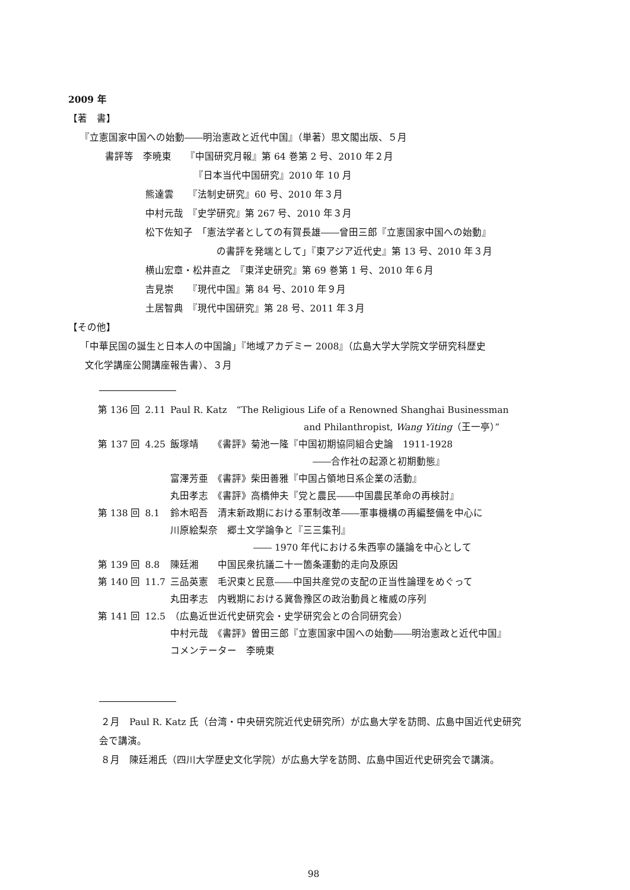2009 年
【著　書】
『立憲国家中国への始動――明治憲政と近代中国』（単著）思文閣出版、５月
書評等　李暁東　　『中国研究月報』第 64 巻第 2 号、2010 年２月
『日本当代中国研究』2010 年 10 月
熊達雲　　『法制史研究』60 号、2010 年３月
中村元哉　『史学研究』第 267 号、2010 年３月
松下佐知子　「憲法学者としての有賀長雄――曾田三郎『立憲国家中国への始動』
の書評を発端として」『東アジア近代史』第 13 号、2010 年３月
横山宏章・松井直之　『東洋史研究』第 69 巻第 1 号、2010 年６月
吉見崇　　『現代中国』第 84 号、2010 年９月
土居智典　『現代中国研究』第 28 号、2011 年３月
【その他】
「中華民国の誕生と日本人の中国論」『地域アカデミー 2008』（広島大学大学院文学研究科歴史
文化学講座公開講座報告書）、３月
| 第 136 回 | 2.11 | Paul R. Katz “The Religious Life of a Renowned Shanghai Businessman and Philanthropist, Wang Yiting （王一亭）” |
| 第 137 回 | 4.25 | 飯塚靖 《書評》菊池一隆『中国初期協同組合史論 1911-1928 ――合作社の起源と初期動態』 富澤芳亜 《書評》柴田善雅『中国占領地日系企業の活動』 丸田孝志 《書評》高橋伸夫『党と農民――中国農民革命の再検討』 |
| 第 138 回 | 8.1 | 鈴木昭吾 清末新政期における軍制改革――軍事機構の再編整備を中心に 川原絵梨奈 郷土文学論争と『三三集刊』 ―― 1970 年代における朱西寧の議論を中心として |
| 第 139 回 | 8.8 | 陳廷湘 中国民衆抗議二十一箇条運動的走向及原因 |
| 第 140 回 | 11.7 | 三品英憲 毛沢東と民意――中国共産党の支配の正当性論理をめぐって 丸田孝志 内戦期における冀魯豫区の政治動員と権威の序列 |
| 第 141 回 | 12.5 | （広島近世近代史研究会・史学研究会との合同研究会） 中村元哉 《書評》曽田三郎『立憲国家中国への始動――明治憲政と近代中国』 コメンテーター 李暁東 |
２月　Paul R. Katz 氏（台湾・中央研究院近代史研究所）が広島大学を訪問、広島中国近代史研究
会で講演。
８月　陳廷湘氏（四川大学歴史文化学院）が広島大学を訪問、広島中国近代史研究会で講演。
98